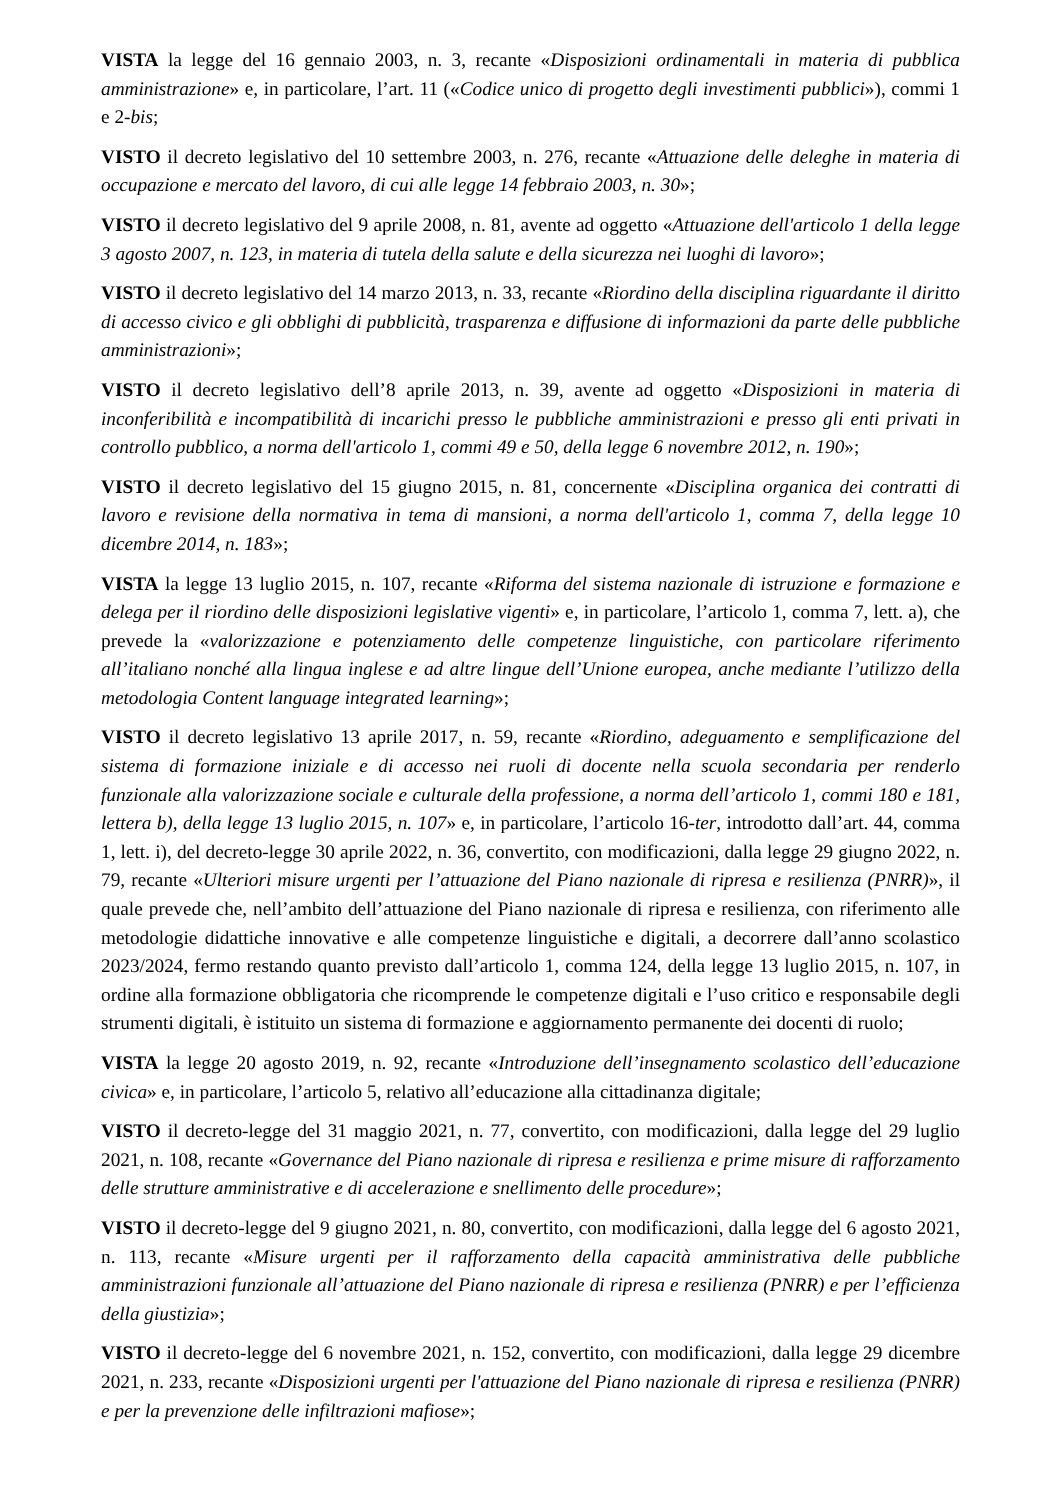VISTA la legge del 16 gennaio 2003, n. 3, recante «Disposizioni ordinamentali in materia di pubblica amministrazione» e, in particolare, l’art. 11 («Codice unico di progetto degli investimenti pubblici»), commi 1 e 2-bis;
VISTO il decreto legislativo del 10 settembre 2003, n. 276, recante «Attuazione delle deleghe in materia di occupazione e mercato del lavoro, di cui alle legge 14 febbraio 2003, n. 30»;
VISTO il decreto legislativo del 9 aprile 2008, n. 81, avente ad oggetto «Attuazione dell'articolo 1 della legge 3 agosto 2007, n. 123, in materia di tutela della salute e della sicurezza nei luoghi di lavoro»;
VISTO il decreto legislativo del 14 marzo 2013, n. 33, recante «Riordino della disciplina riguardante il diritto di accesso civico e gli obblighi di pubblicità, trasparenza e diffusione di informazioni da parte delle pubbliche amministrazioni»;
VISTO il decreto legislativo dell’8 aprile 2013, n. 39, avente ad oggetto «Disposizioni in materia di inconferibilità e incompatibilità di incarichi presso le pubbliche amministrazioni e presso gli enti privati in controllo pubblico, a norma dell'articolo 1, commi 49 e 50, della legge 6 novembre 2012, n. 190»;
VISTO il decreto legislativo del 15 giugno 2015, n. 81, concernente «Disciplina organica dei contratti di lavoro e revisione della normativa in tema di mansioni, a norma dell'articolo 1, comma 7, della legge 10 dicembre 2014, n. 183»;
VISTA la legge 13 luglio 2015, n. 107, recante «Riforma del sistema nazionale di istruzione e formazione e delega per il riordino delle disposizioni legislative vigenti» e, in particolare, l’articolo 1, comma 7, lett. a), che prevede la «valorizzazione e potenziamento delle competenze linguistiche, con particolare riferimento all’italiano nonché alla lingua inglese e ad altre lingue dell’Unione europea, anche mediante l’utilizzo della metodologia Content language integrated learning»;
VISTO il decreto legislativo 13 aprile 2017, n. 59, recante «Riordino, adeguamento e semplificazione del sistema di formazione iniziale e di accesso nei ruoli di docente nella scuola secondaria per renderlo funzionale alla valorizzazione sociale e culturale della professione, a norma dell’articolo 1, commi 180 e 181, lettera b), della legge 13 luglio 2015, n. 107» e, in particolare, l’articolo 16-ter, introdotto dall’art. 44, comma 1, lett. i), del decreto-legge 30 aprile 2022, n. 36, convertito, con modificazioni, dalla legge 29 giugno 2022, n. 79, recante «Ulteriori misure urgenti per l’attuazione del Piano nazionale di ripresa e resilienza (PNRR)», il quale prevede che, nell’ambito dell’attuazione del Piano nazionale di ripresa e resilienza, con riferimento alle metodologie didattiche innovative e alle competenze linguistiche e digitali, a decorrere dall’anno scolastico 2023/2024, fermo restando quanto previsto dall’articolo 1, comma 124, della legge 13 luglio 2015, n. 107, in ordine alla formazione obbligatoria che ricomprende le competenze digitali e l’uso critico e responsabile degli strumenti digitali, è istituito un sistema di formazione e aggiornamento permanente dei docenti di ruolo;
VISTA la legge 20 agosto 2019, n. 92, recante «Introduzione dell’insegnamento scolastico dell’educazione civica» e, in particolare, l’articolo 5, relativo all’educazione alla cittadinanza digitale;
VISTO il decreto-legge del 31 maggio 2021, n. 77, convertito, con modificazioni, dalla legge del 29 luglio 2021, n. 108, recante «Governance del Piano nazionale di ripresa e resilienza e prime misure di rafforzamento delle strutture amministrative e di accelerazione e snellimento delle procedure»;
VISTO il decreto-legge del 9 giugno 2021, n. 80, convertito, con modificazioni, dalla legge del 6 agosto 2021, n. 113, recante «Misure urgenti per il rafforzamento della capacità amministrativa delle pubbliche amministrazioni funzionale all’attuazione del Piano nazionale di ripresa e resilienza (PNRR) e per l’efficienza della giustizia»;
VISTO il decreto-legge del 6 novembre 2021, n. 152, convertito, con modificazioni, dalla legge 29 dicembre 2021, n. 233, recante «Disposizioni urgenti per l'attuazione del Piano nazionale di ripresa e resilienza (PNRR) e per la prevenzione delle infiltrazioni mafiose»;